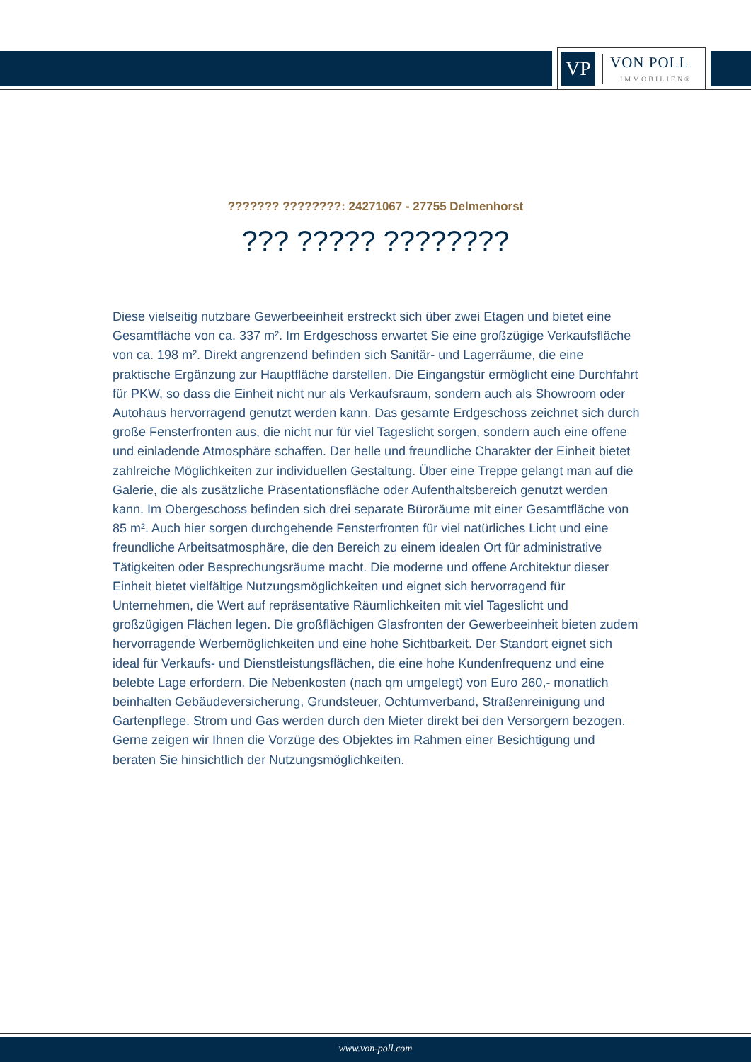VP
VON POLL
IMMOBILIEN®
??????? ????????: 24271067 - 27755 Delmenhorst
??? ????? ????????
Diese vielseitig nutzbare Gewerbeeinheit erstreckt sich über zwei Etagen und bietet eine Gesamtfläche von ca. 337 m². Im Erdgeschoss erwartet Sie eine großzügige Verkaufsfläche von ca. 198 m². Direkt angrenzend befinden sich Sanitär- und Lagerräume, die eine praktische Ergänzung zur Hauptfläche darstellen. Die Eingangstür ermöglicht eine Durchfahrt für PKW, so dass die Einheit nicht nur als Verkaufsraum, sondern auch als Showroom oder Autohaus hervorragend genutzt werden kann. Das gesamte Erdgeschoss zeichnet sich durch große Fensterfronten aus, die nicht nur für viel Tageslicht sorgen, sondern auch eine offene und einladende Atmosphäre schaffen. Der helle und freundliche Charakter der Einheit bietet zahlreiche Möglichkeiten zur individuellen Gestaltung. Über eine Treppe gelangt man auf die Galerie, die als zusätzliche Präsentationsfläche oder Aufenthaltsbereich genutzt werden kann. Im Obergeschoss befinden sich drei separate Büroräume mit einer Gesamtfläche von 85 m². Auch hier sorgen durchgehende Fensterfronten für viel natürliches Licht und eine freundliche Arbeitsatmosphäre, die den Bereich zu einem idealen Ort für administrative Tätigkeiten oder Besprechungsräume macht. Die moderne und offene Architektur dieser Einheit bietet vielfältige Nutzungsmöglichkeiten und eignet sich hervorragend für Unternehmen, die Wert auf repräsentative Räumlichkeiten mit viel Tageslicht und großzügigen Flächen legen. Die großflächigen Glasfronten der Gewerbeeinheit bieten zudem hervorragende Werbemöglichkeiten und eine hohe Sichtbarkeit. Der Standort eignet sich ideal für Verkaufs- und Dienstleistungsflächen, die eine hohe Kundenfrequenz und eine belebte Lage erfordern. Die Nebenkosten (nach qm umgelegt) von Euro 260,- monatlich beinhalten Gebäudeversicherung, Grundsteuer, Ochtumverband, Straßenreinigung und Gartenpflege. Strom und Gas werden durch den Mieter direkt bei den Versorgern bezogen. Gerne zeigen wir Ihnen die Vorzüge des Objektes im Rahmen einer Besichtigung und beraten Sie hinsichtlich der Nutzungsmöglichkeiten.
www.von-poll.com